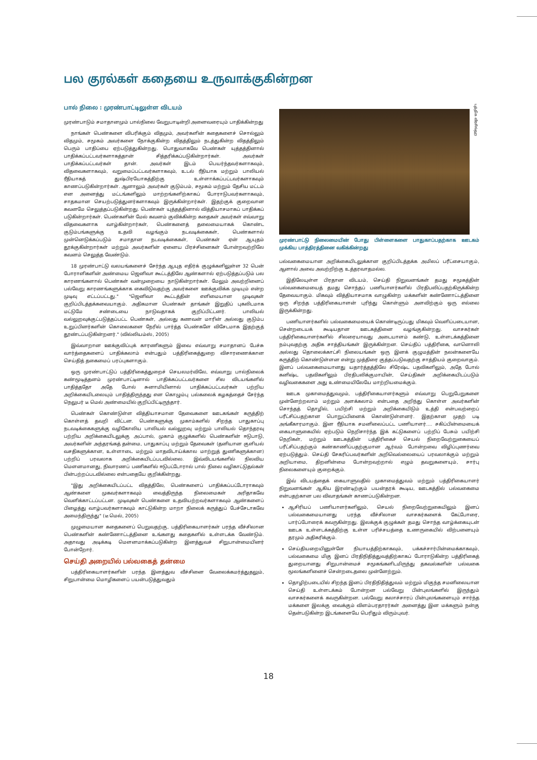பல குரல்கள் கதையை உருவாக்குகின்றன
பால் நிலை : முரண்பாட்டிலுள்ள விடயம்
முரண்பாடும் சமாதானமும் பால்நிலை வேறுபாடின்றி அனைவரையும் பாதிக்கின்றது
நாங்கள் பெண்களை விபரிக்கும் விதமும், அவர்களின் கதைகளைச் சொல்லும் விதமும், சமூகம் அவர்களை நோக்குகின்ற விதத்திலும் நடத்துகின்ற விதத்திலும் பெரும் பாதிப்பை ஏற்படுத்துகின்றது. பொதுவாகவே பெண்கள் யுத்தத்தினால் பாதிக்கப்பட்டவர்களாகத்தான் சித்தரிக்கப்படுகின்றார்கள். அவர்கள் பாதிக்கப்பட்டவர்கள் தான். அவர்கள் இடம் பெயர்ந்தவர்களாகவும், விதவைகளாகவும், வறுமைப்பட்டவர்களாகவும், உடல் ரீதியாக மற்றும் பாலியல் ரீதியாகத் துஷ்பிரயோகத்திற்கு உள்ளாக்கப்பட்டவர்களாகவும் காணப்படுகின்றார்கள். ஆனாலும் அவர்கள் குடும்பம், சமூகம் மற்றும் தேசிய மட்டம் என அனைத்து மட்டங்களிலும் மாற்றங்களிற்காகப் போராடுபவர்களாகவும், சாதகமான செயற்படுத்துனர்களாகவும் இருக்கின்றார்கள். இதற்குக் குறைவான கவனமே செலுத்தப்படுகின்றது. பெண்கள் யுத்தத்தினால் வித்தியாசமாகப் பாதிக்கப் படுகின்றார்கள். பெண்களின் மேல் கவனம் குவிக்கின்ற கதைகள் அவர்கள் எவ்வாறு விதவைகளாக வாழ்கின்றார்கள், பெண்களைத் தலைமையாகக் கொண்ட குடும்பங்களுக்கு உதவி வழங்கும் நடவடிக்கைகள், பெண்களால் முன்னெடுக்கப்படும் சமாதான நடவடிக்கைகள், பெண்கள் ஏன் ஆயுதம் தூக்குகின்றார்கள் மற்றும் அவர்களின் ஏனைய பிரச்சினைகள் போன்றவற்றிலே கவனம் செலுத்த வேண்டும்.
18 முரண்பாட்டு வலயங்களைச் சேர்ந்த ஆயுத எதிர்க் குழுக்களிலுள்ள 32 பென் போராளிகளின் அண்மைய ஜெனிவா கூட்டத்திலே ஆண்களால் ஏற்படுத்தப்படும் பல காரணங்களால் பெண்கள் வன்முறையை நாடுகின்றார்கள். மேலும் அவற்றினைப் பல்வேறு காரணங்களுக்காக கைவிடுவதற்கு அவர்களை ஊக்குவிக்க முடியும் என்ற முடிவு எட்டப்பட்டது." "ஜெனிவா கூட்டத்தின் எளிமையான முடிவுகள் குறிப்பிடத்தக்கவையாகும். அதிகமான பெண்கள் தாங்கள் இறுதிப் புகலிடமாக மட்டுமே சண்டையை நாடுவதாகக் குறிப்பிட்டனர். பாலியல் வல்லுறவுக்குட்படுத்தப்பட்ட பெண்கள், அல்லது கணவன் மாரின் அல்லது குடும்ப உறுப்பினர்களின் கொலைகளை நேரில் பார்த்த பெண்களே விசேடமாக இதற்குத் தூண்டப்படுகின்றனர்." (வில்லியம்ஸ், 2005)
இவ்வாறான ஊக்குவிப்புக் காரணிகளும் இவை எவ்வாறு சமாதானப் பேச்சு வார்த்தைகளைப் பாதிக்கலாம் என்பதும் பத்திரிகைத்துறை விசாரணைக்கான செய்தித் தகைமைப் பரப்புகளாகும்.
ஒரு முரண்பாட்டுப் பத்திரிகைத்துறைச் செயலமர்விலே, எவ்வாறு பால்நிலைக் கண்மூடித்தனம் முரண்பாட்டினால் பாதிக்கப்பட்டவர்களை சில விடயங்களில் பாதித்ததோ அதே போல் சுனாமியினால் பாதிக்கப்பட்டவர்கள் பற்றிய அறிக்கையிடலையும் பாதித்திருந்தது என கொழும்பு பல்கலைக் கழகத்தைச் சேர்ந்த நெலுபர் டீ மெல் அண்மையில் குறிப்பிட்டிருந்தார்.
பெண்கள் கொண்டுள்ள வித்தியாசமான தேவைகளை ஊடகங்கள் கருத்திற் கொள்ளத் தவறி விட்டன. பெண்களுக்கு முகாம்களில் சிறந்த பாதுகாப்பு நடவடிக்கைகளுக்கு வழிகோலிய பாலியல் வல்லுறவு மற்றும் பாலியல் தொந்தரவு பற்றிய அறிக்கையிடலுக்கு அப்பால், முகாம் குழுக்களில் பெண்களின் ஈடுபாடு, அவர்களின் அந்தரங்கத் தன்மை, பாதுகாப்பு மற்றும் தேவைகள் (தனியான குளியல் வசதிகளுக்கான, உள்ளாடை மற்றும் மாதவிடாய்க்கால மாற்றுத் துணிகளுக்கான) பற்றிப் பரவலாக அறிக்கையிடப்படவில்லை. இவ்விடயங்களில் நிலவிய மௌனமானது, நிவாரணப் பணிகளில் ஈடுபட்டோரால் பால் நிலை வழிகாட்டுதல்கள் பின்பற்றப்படவில்லை என்பதையே குறிக்கின்றது.
"இது அறிக்கையிடப்பட்ட விதத்திலே, பெண்களைப் பாதிக்கப்பட்டோராகவும் ஆண்களை முகவர்களாகவும் வைத்திருந்த நிலைமைகள் அரிதாகவே வெளிக்காட்டப்பட்டன. முடிவுகள் பெண்களை உதவியற்றவர்களாகவும் ஆண்களைப் பிழைத்து வாழ்பவர்களாகவும் காட்டுகின்ற மாறா நிலைக் கருத்துப் பேச்சேடாகவே அமைந்திருந்து" (டீ மெல், 2005)
முழுமையான கதைகளைப் பெறுவதற்கு, பத்திரிகையாளர்கள் பரந்த வீச்சிலான பெண்களின் கண்ணோட்டத்தினை உங்களது கதைகளில் உள்ளடக்க வேண்டும். அதாவது அடிக்கடி மௌனமாக்கப்படுகின்ற இனத்துவச் சிறுபான்மையினர் போன்றோர்.
செய்தி அறையில் பல்வகைத் தன்மை
பத்திரிகையாளர்களின் பரந்த இனத்துவ வீச்சினை வேலைக்கமர்த்துதலும், சிறுபான்மை மொழிகளைப் பயன்படுத்துவதும்
புத்திக வீரசிங்ஹ
முரண்பாட்டு நிலைமையின் போது பிள்ளைகளை பாதுகாப்பதற்காக ஊடகம் முக்கிய பாத்திரத்தினை வகிக்கின்றது
பல்வகைமையான அறிக்கையிடலுக்கான குறிப்பிடத்தக்க அமிலப் பரீட்சையாகும், ஆனால் அவை அவற்றிற்கு உத்தரவாதமல்ல.
இதிலேயுள்ள பிரதான விடயம், செய்தி நிறுவனங்கள் தமது சமூகத்தின் பல்வகைமையைத் தமது சொந்தப் பணியாளர்களில் பிரதிபலிப்பதற்கிருக்கின்ற தேவையாகும். மிகவும் வித்தியாசமாக வாழுகின்ற மக்களின் கண்ணோட்டத்தினை ஒரு சிறந்த பத்திரிகையாளன் புரிந்து கொள்ளும் அளவிற்கும் ஒரு எல்லை இருக்கின்றது.
பணியாளர்களில் பல்வகைமையைக் கொண்டிருப்பது மிகவும் வெளிப்படையான, சென்றடையக் கூடியதான ஊடகத்தினை வழங்குகின்றது. வாசகர்கள் பத்திரிகையாளர்களில் சிலரையாவது அடையாளம் கண்டு, உள்ளடக்கத்தினை நம்புவதற்கு அதிக சாத்தியங்கள் இருக்கின்றன. செய்திப் பத்திரிகை, வானொலி அல்லது தொலைக்காட்சி நிலையங்கள் ஒரு இனக் குழுமத்தின் நலன்களையே கருத்திற் கொண்டுள்ளன என்று முத்திரை குத்தப்படுவதற்கு சாத்தியம் குறைவாகும். இனப் பல்வகைமையானது யதார்த்தத்திலே சிரேஷ்ட பதவிகளிலும், அதே போல் கனிஷ்ட பதவிகளிலும் பிரதிபலிக்குமாயின், செய்திகள் அறிக்கையிடப்படும் வழிவகைகளை அது உண்மையிலேயே மாற்றியமைக்கும்.
ஊடக முகாமைத்துவமும், பத்திரிகையாளர்களும் எவ்வாறு பெறுபேறுகளை முன்னேற்றலாம் மற்றும் அளக்கலாம் என்பதை அறிந்து கொள்ள அவர்களின் சொந்தத் தொழில், பயிற்சி மற்றும் அறிக்கையிடும் உத்தி என்பவற்றைப் பரீட்சிப்பதற்கான பொறுப்பினைக் கொண்டுள்ளனர். இதற்கான முதற் படி அங்கீகாரமாகும். இன ரீதியாக சமனிலைப்பட்ட பணியாளர்.... சகிப்பின்மையைக் கையாளுகையில் ஏற்படும் நெறிசார்ந்த இக் கட்டுகளைப் பற்றிப் பேசும் பயிற்சி நெறிகள், மற்றும் ஊடகத்தின் பத்திரிகைச் செயல் நிறைவேற்றுகையைப் பரீட்சிப்பதற்கும் கண்காணிப்பதற்குமான ஆர்வம் போன்றவை விழிப்புணர்வை ஏற்படுத்தும். செய்தி சேகரிப்பவர்களின் அறிவெல்லையைப் பரவலாக்கும் மற்றும் அறியாமை, திறனின்மை போன்றவற்றால் எழும் தவறுகளையும், சார்பு நிலைகளையும் குறைக்கும்.
இவ் விடயத்தைக் கையாளுவதில் முகாமைத்துவம் மற்றும் பத்திரிகையாளர் நிறுவனங்கள் ஆகிய இரண்டிற்கும் பயன்தரக் கூடிய, ஊடகத்தில் பல்வகைமை என்பதற்கான பல விவாதங்கள் காணப்படுகின்றன.
ஆசிரியப் பணியாளர்களிலும், செயல் நிறைவேற்றுகையிலும் இனப் பல்வகைமையானது பரந்த வீச்சிலான வாசகர்களைக் கேட்போரை, பார்ப்போரைக் கவருகின்றது. இலக்குக் குழுக்கள் தமது சொந்த வாழ்க்கையுடன் ஊடக உள்ளடக்கத்திற்கு உள்ள பரிச்சயத்தை உணருகையில் விற்பனையும் தரமும் அதிகரிக்கும்.
செய்தியறையினுள்ளே நியாயத்திற்காகவும், பக்கச்சார்பின்மைக்காகவும், பல்வகைமை மிகு இனப் பிரதிநிதித்துவத்திற்காகப் போராடுகின்ற பத்திரிகைத் துறையானது சிறுபான்மைச் சமூகங்களிடமிருந்து தகவல்களின் பல்வகை மூலங்களினைச் சென்றடைதலை முன்னேற்றும்.
தொழிற்படையில் சிறந்த இனப் பிரதிநிதித்துவம் மற்றும் மிகுந்த சமனிலையான செய்தி உள்ளடக்கம் போன்றன பல்வேறு பின்புலங்களில் இருந்தும் வாசகர்களைக் கவருகின்றன. பல்வேறு கலாச்சாரப் பின்புலங்களையும் சார்ந்த மக்களை இலக்கு வைக்கும் விளம்பரதாரர்கள் அனைத்து இன மக்களும் நன்கு தென்படுகின்ற இடங்களையே பெரிதும் விரும்புவர்.
18